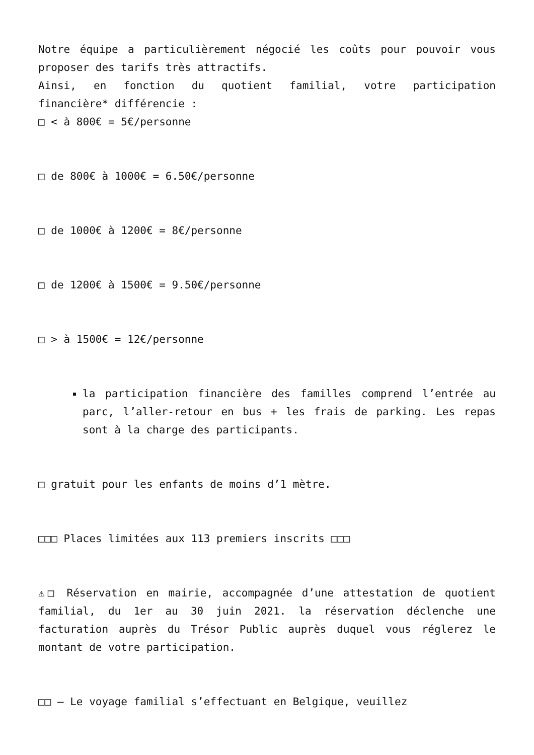Notre équipe a particulièrement négocié les coûts pour pouvoir vous proposer des tarifs très attractifs.
Ainsi, en fonction du quotient familial, votre participation financière* différencie :
□ < à 800€ = 5€/personne
□ de 800€ à 1000€ = 6.50€/personne
□ de 1000€ à 1200€ = 8€/personne
□ de 1200€ à 1500€ = 9.50€/personne
□ > à 1500€ = 12€/personne
la participation financière des familles comprend l’entrée au parc, l’aller-retour en bus + les frais de parking. Les repas sont à la charge des participants.
□ gratuit pour les enfants de moins d’1 mètre.
□□□ Places limitées aux 113 premiers inscrits □□□
⚠□ Réservation en mairie, accompagnée d’une attestation de quotient familial, du 1er au 30 juin 2021. la réservation déclenche une facturation auprès du Trésor Public auprès duquel vous réglerez le montant de votre participation.
□□ – Le voyage familial s’effectuant en Belgique, veuillez